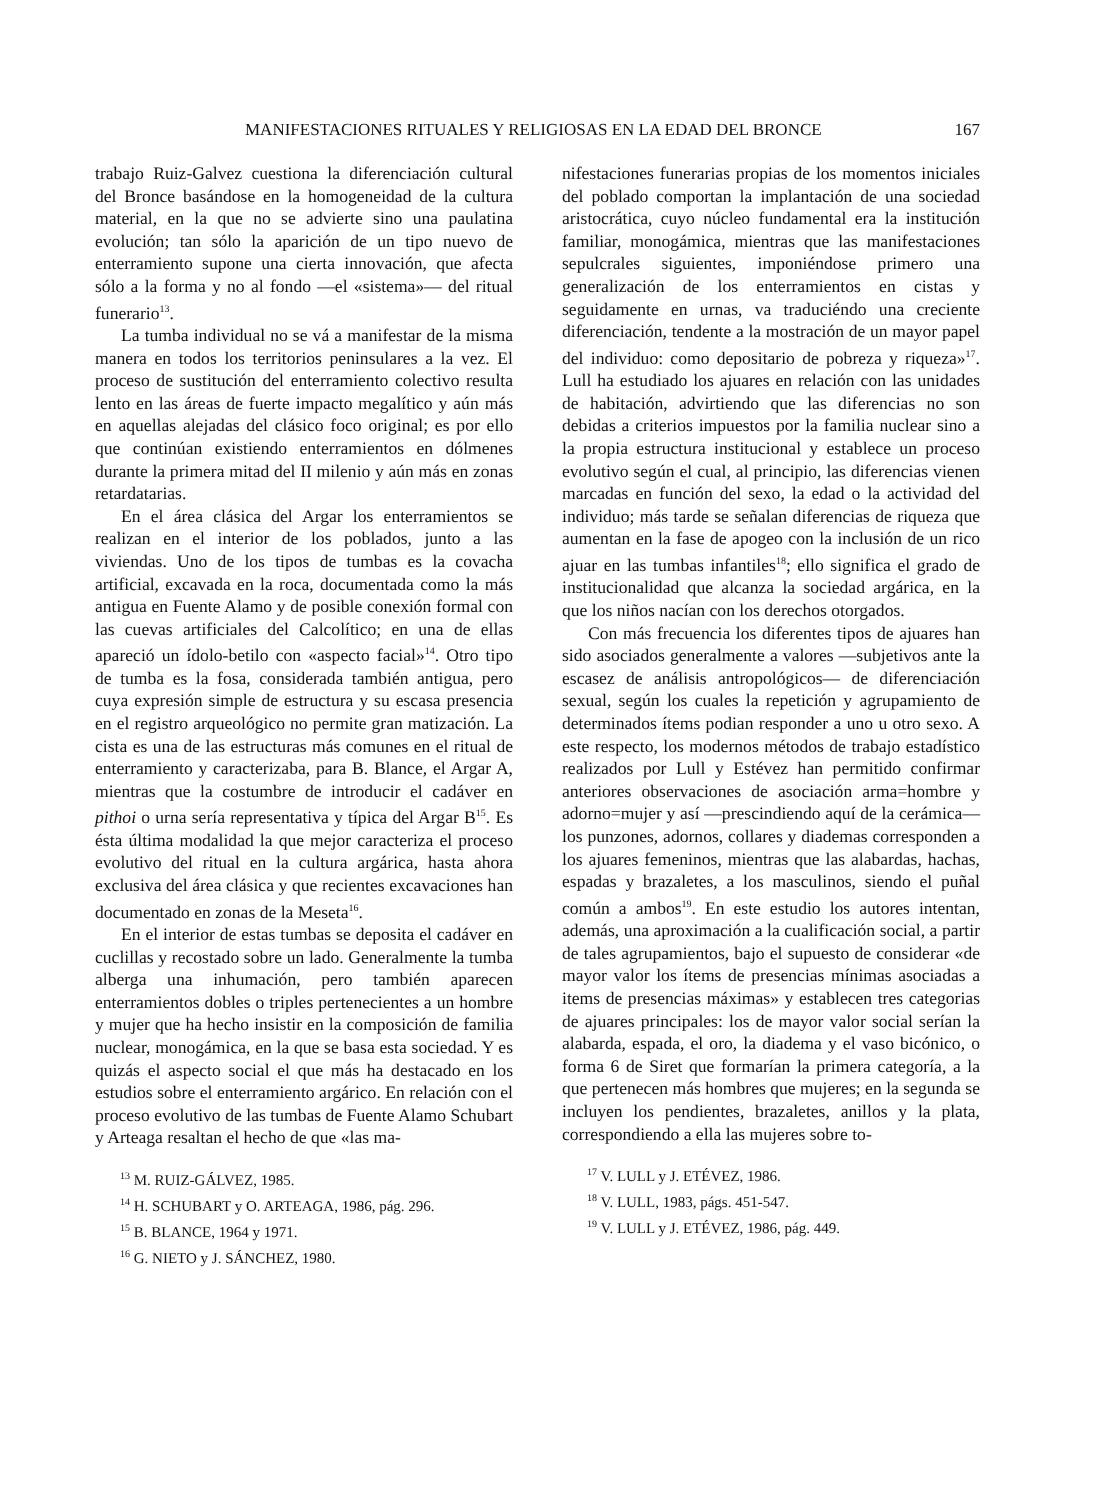MANIFESTACIONES RITUALES Y RELIGIOSAS EN LA EDAD DEL BRONCE 167
trabajo Ruiz-Galvez cuestiona la diferenciación cultural del Bronce basándose en la homogeneidad de la cultura material, en la que no se advierte sino una paulatina evolución; tan sólo la aparición de un tipo nuevo de enterramiento supone una cierta innovación, que afecta sólo a la forma y no al fondo —el «sistema»— del ritual funerario<sup>13</sup>.
La tumba individual no se vá a manifestar de la misma manera en todos los territorios peninsulares a la vez. El proceso de sustitución del enterramiento colectivo resulta lento en las áreas de fuerte impacto megalítico y aún más en aquellas alejadas del clásico foco original; es por ello que continúan existiendo enterramientos en dólmenes durante la primera mitad del II milenio y aún más en zonas retardatarias.
En el área clásica del Argar los enterramientos se realizan en el interior de los poblados, junto a las viviendas. Uno de los tipos de tumbas es la covacha artificial, excavada en la roca, documentada como la más antigua en Fuente Alamo y de posible conexión formal con las cuevas artificiales del Calcolítico; en una de ellas apareció un ídolo-betilo con «aspecto facial»<sup>14</sup>. Otro tipo de tumba es la fosa, considerada también antigua, pero cuya expresión simple de estructura y su escasa presencia en el registro arqueológico no permite gran matización. La cista es una de las estructuras más comunes en el ritual de enterramiento y caracterizaba, para B. Blance, el Argar A, mientras que la costumbre de introducir el cadáver en pithoi o urna sería representativa y típica del Argar B<sup>15</sup>. Es ésta última modalidad la que mejor caracteriza el proceso evolutivo del ritual en la cultura argárica, hasta ahora exclusiva del área clásica y que recientes excavaciones han documentado en zonas de la Meseta<sup>16</sup>.
En el interior de estas tumbas se deposita el cadáver en cuclillas y recostado sobre un lado. Generalmente la tumba alberga una inhumación, pero también aparecen enterramientos dobles o triples pertenecientes a un hombre y mujer que ha hecho insistir en la composición de familia nuclear, monogámica, en la que se basa esta sociedad. Y es quizás el aspecto social el que más ha destacado en los estudios sobre el enterramiento argárico. En relación con el proceso evolutivo de las tumbas de Fuente Alamo Schubart y Arteaga resaltan el hecho de que «las ma-
<sup>13</sup> M. RUIZ-GÁLVEZ, 1985.
<sup>14</sup> H. SCHUBART y O. ARTEAGA, 1986, pág. 296.
<sup>15</sup> B. BLANCE, 1964 y 1971.
<sup>16</sup> G. NIETO y J. SÁNCHEZ, 1980.
nifestaciones funerarias propias de los momentos iniciales del poblado comportan la implantación de una sociedad aristocrática, cuyo núcleo fundamental era la institución familiar, monogámica, mientras que las manifestaciones sepulcrales siguientes, imponiéndose primero una generalización de los enterramientos en cistas y seguidamente en urnas, va traduciéndo una creciente diferenciación, tendente a la mostración de un mayor papel del individuo: como depositario de pobreza y riqueza»<sup>17</sup>. Lull ha estudiado los ajuares en relación con las unidades de habitación, advirtiendo que las diferencias no son debidas a criterios impuestos por la familia nuclear sino a la propia estructura institucional y establece un proceso evolutivo según el cual, al principio, las diferencias vienen marcadas en función del sexo, la edad o la actividad del individuo; más tarde se señalan diferencias de riqueza que aumentan en la fase de apogeo con la inclusión de un rico ajuar en las tumbas infantiles<sup>18</sup>; ello significa el grado de institucionalidad que alcanza la sociedad argárica, en la que los niños nacían con los derechos otorgados.
Con más frecuencia los diferentes tipos de ajuares han sido asociados generalmente a valores —subjetivos ante la escasez de análisis antropológicos— de diferenciación sexual, según los cuales la repetición y agrupamiento de determinados ítems podian responder a uno u otro sexo. A este respecto, los modernos métodos de trabajo estadístico realizados por Lull y Estévez han permitido confirmar anteriores observaciones de asociación arma=hombre y adorno=mujer y así —prescindiendo aquí de la cerámica— los punzones, adornos, collares y diademas corresponden a los ajuares femeninos, mientras que las alabardas, hachas, espadas y brazaletes, a los masculinos, siendo el puñal común a ambos<sup>19</sup>. En este estudio los autores intentan, además, una aproximación a la cualificación social, a partir de tales agrupamientos, bajo el supuesto de considerar «de mayor valor los ítems de presencias mínimas asociadas a items de presencias máximas» y establecen tres categorias de ajuares principales: los de mayor valor social serían la alabarda, espada, el oro, la diadema y el vaso bicónico, o forma 6 de Siret que formarían la primera categoría, a la que pertenecen más hombres que mujeres; en la segunda se incluyen los pendientes, brazaletes, anillos y la plata, correspondiendo a ella las mujeres sobre to-
<sup>17</sup> V. LULL y J. ETÉVEZ, 1986.
<sup>18</sup> V. LULL, 1983, págs. 451-547.
<sup>19</sup> V. LULL y J. ETÉVEZ, 1986, pág. 449.